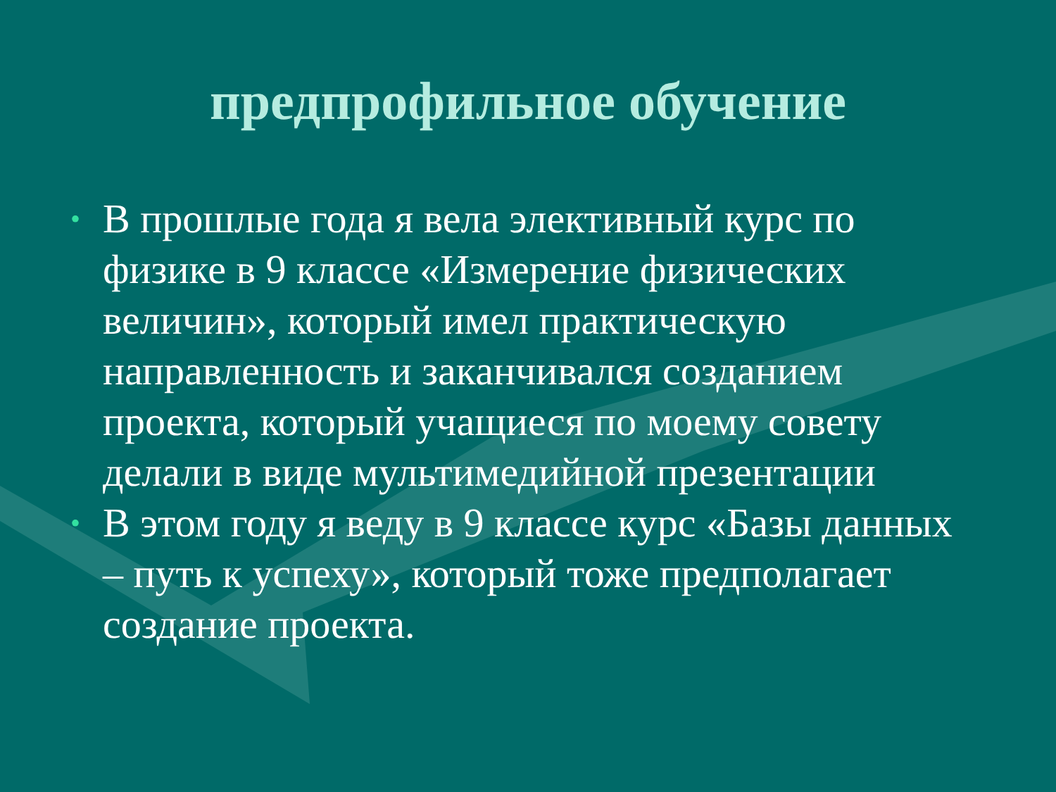предпрофильное обучение
• В прошлые года я вела элективный курс по физике в 9 классе «Измерение физических величин», который имел практическую направленность и заканчивался созданием проекта, который учащиеся по моему совету делали в виде мультимедийной презентации
• В этом году я веду в 9 классе курс «Базы данных – путь к успеху», который тоже предполагает создание проекта.